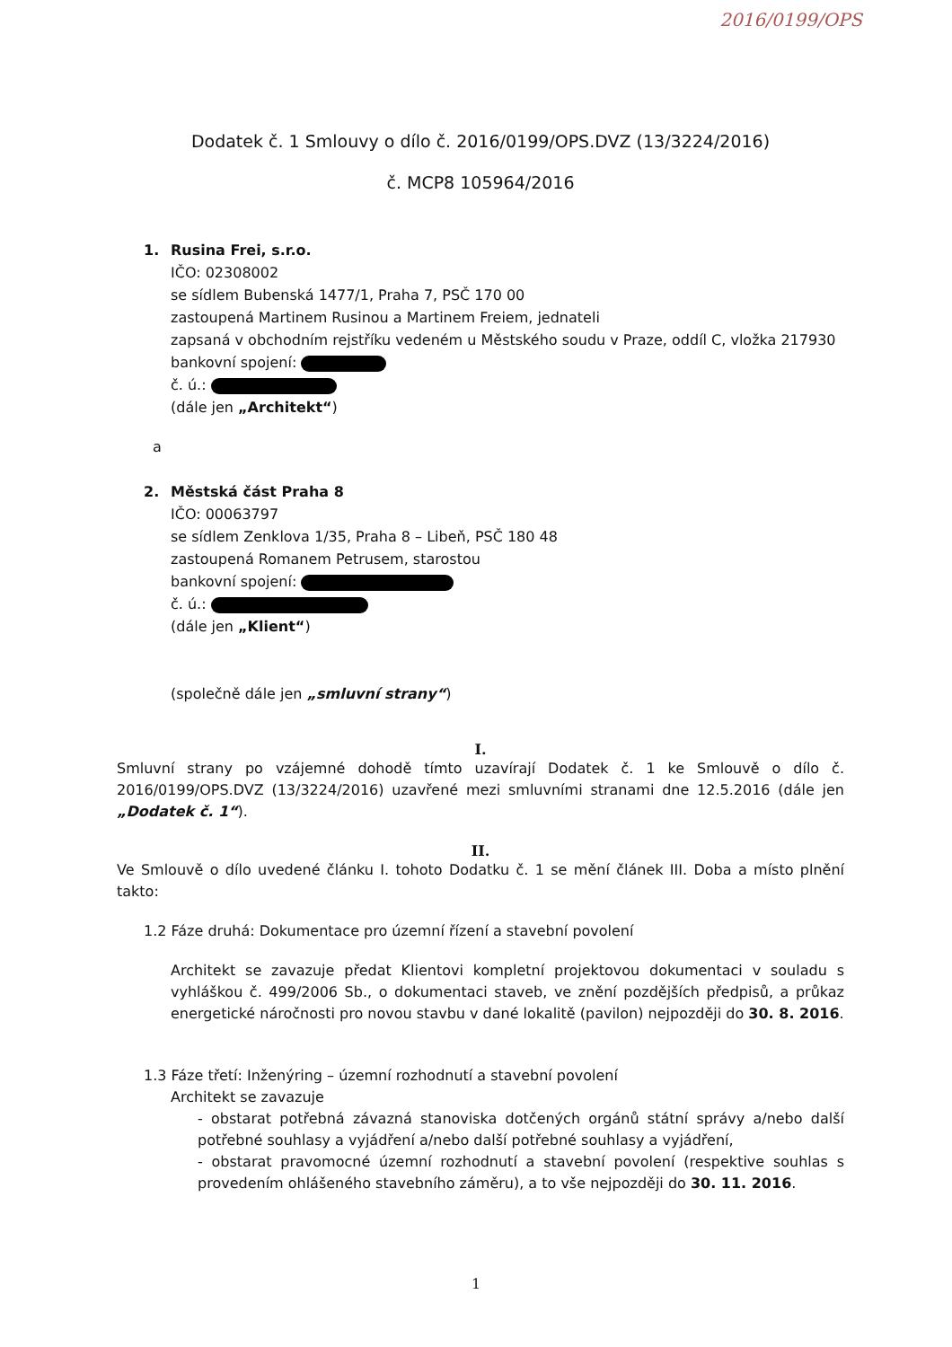2016/0199/OPS
Dodatek č. 1 Smlouvy o dílo č. 2016/0199/OPS.DVZ (13/3224/2016)
č. MCP8 105964/2016
1. Rusina Frei, s.r.o.
IČO: 02308002
se sídlem Bubenská 1477/1, Praha 7, PSČ 170 00
zastoupená Martinem Rusinou a Martinem Freiem, jednateli
zapsaná v obchodním rejstříku vedeném u Městského soudu v Praze, oddíl C, vložka 217930
bankovní spojení:
č. ú.:
(dále jen „Architekt“)
a
2. Městská část Praha 8
IČO: 00063797
se sídlem Zenklova 1/35, Praha 8 – Libeň, PSČ 180 48
zastoupená Romanem Petrusem, starostou
bankovní spojení:
č. ú.:
(dále jen „Klient“)
(společně dále jen „smluvní strany“)
I.
Smluvní strany po vzájemné dohodě tímto uzavírají Dodatek č. 1 ke Smlouvě o dílo č. 2016/0199/OPS.DVZ (13/3224/2016) uzavřené mezi smluvními stranami dne 12.5.2016 (dále jen „Dodatek č. 1“).
II.
Ve Smlouvě o dílo uvedené článku I. tohoto Dodatku č. 1 se mění článek III. Doba a místo plnění takto:
1.2 Fáze druhá: Dokumentace pro územní řízení a stavební povolení
Architekt se zavazuje předat Klientovi kompletní projektovou dokumentaci v souladu s vyhláškou č. 499/2006 Sb., o dokumentaci staveb, ve znění pozdějších předpisů, a průkaz energetické náročnosti pro novou stavbu v dané lokalitě (pavilon) nejpozději do 30. 8. 2016.
1.3 Fáze třetí: Inženýring – územní rozhodnutí a stavební povolení
Architekt se zavazuje
- obstarat potřebná závazná stanoviska dotčených orgánů státní správy a/nebo další potřebné souhlasy a vyjádření a/nebo další potřebné souhlasy a vyjádření,
- obstarat pravomocné územní rozhodnutí a stavební povolení (respektive souhlas s provedením ohlášeného stavebního záměru), a to vše nejpozději do 30. 11. 2016.
1